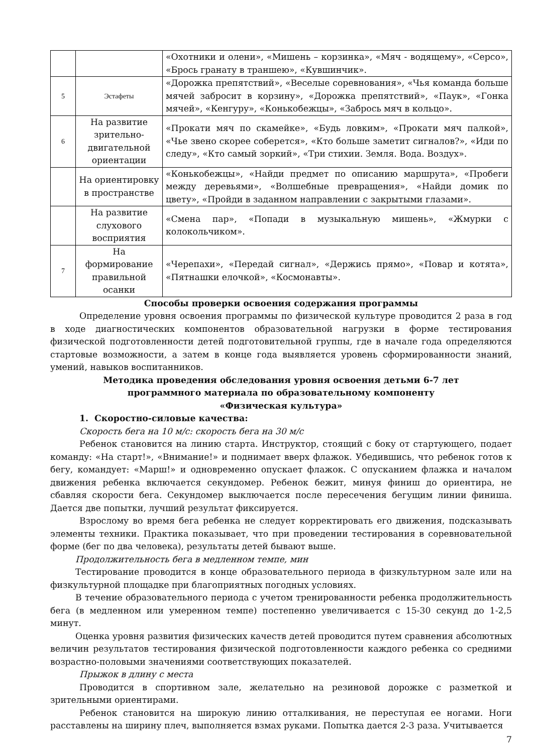| | | «Охотники и олени», «Мишень – корзинка», «Мяч - водящему», «Серсо», «Брось гранату в траншею», «Кувшинчик». |
| 5 | Эстафеты | «Дорожка препятствий», «Веселые соревнования», «Чья команда больше мячей забросит в корзину», «Дорожка препятствий», «Паук», «Гонка мячей», «Кенгуру», «Конькобежцы», «Забрось мяч в кольцо». |
| 6 | На развитие зрительно-двигательной ориентации | «Прокати мяч по скамейке», «Будь ловким», «Прокати мяч палкой», «Чье звено скорее соберется», «Кто больше заметит сигналов?», «Иди по следу», «Кто самый зоркий», «Три стихии. Земля. Вода. Воздух». |
| | На ориентировку в пространстве | «Конькобежцы», «Найди предмет по описанию маршрута», «Пробеги между деревьями», «Волшебные превращения», «Найди домик по цвету», «Пройди в заданном направлении с закрытыми глазами». |
| | На развитие слухового восприятия | «Смена пар», «Попади в музыкальную мишень», «Жмурки с колокольчиком». |
| 7 | На формирование правильной осанки | «Черепахи», «Передай сигнал», «Держись прямо», «Повар и котята», «Пятнашки елочкой», «Космонавты». |
Способы проверки освоения содержания программы
Определение уровня освоения программы по физической культуре проводится 2 раза в год в ходе диагностических компонентов образовательной нагрузки в форме тестирования физической подготовленности детей подготовительной группы, где в начале года определяются стартовые возможности, а затем в конце года выявляется уровень сформированности знаний, умений, навыков воспитанников.
Методика проведения обследования уровня освоения детьми 6-7 лет
программного материала по образовательному компоненту
«Физическая культура»
1. Скоростно-силовые качества:
Скорость бега на 10 м/с: скорость бега на 30 м/с
Ребенок становится на линию старта. Инструктор, стоящий с боку от стартующего, подает команду: «На старт!», «Внимание!» и поднимает вверх флажок. Убедившись, что ребенок готов к бегу, командует: «Марш!» и одновременно опускает флажок. С опусканием флажка и началом движения ребенка включается секундомер. Ребенок бежит, минуя финиш до ориентира, не сбавляя скорости бега. Секундомер выключается после пересечения бегущим линии финиша. Дается две попытки, лучший результат фиксируется.
Взрослому во время бега ребенка не следует корректировать его движения, подсказывать элементы техники. Практика показывает, что при проведении тестирования в соревновательной форме (бег по два человека), результаты детей бывают выше.
Продолжительность бега в медленном темпе, мин
Тестирование проводится в конце образовательного периода в физкультурном зале или на физкультурной площадке при благоприятных погодных условиях.
В течение образовательного периода с учетом тренированности ребенка продолжительность бега (в медленном или умеренном темпе) постепенно увеличивается с 15-30 секунд до 1-2,5 минут.
Оценка уровня развития физических качеств детей проводится путем сравнения абсолютных величин результатов тестирования физической подготовленности каждого ребенка со средними возрастно-половыми значениями соответствующих показателей.
Прыжок в длину с места
Проводится в спортивном зале, желательно на резиновой дорожке с разметкой и зрительными ориентирами.
Ребенок становится на широкую линию отталкивания, не переступая ее ногами. Ноги расставлены на ширину плеч, выполняется взмах руками. Попытка дается 2-3 раза. Учитывается
7